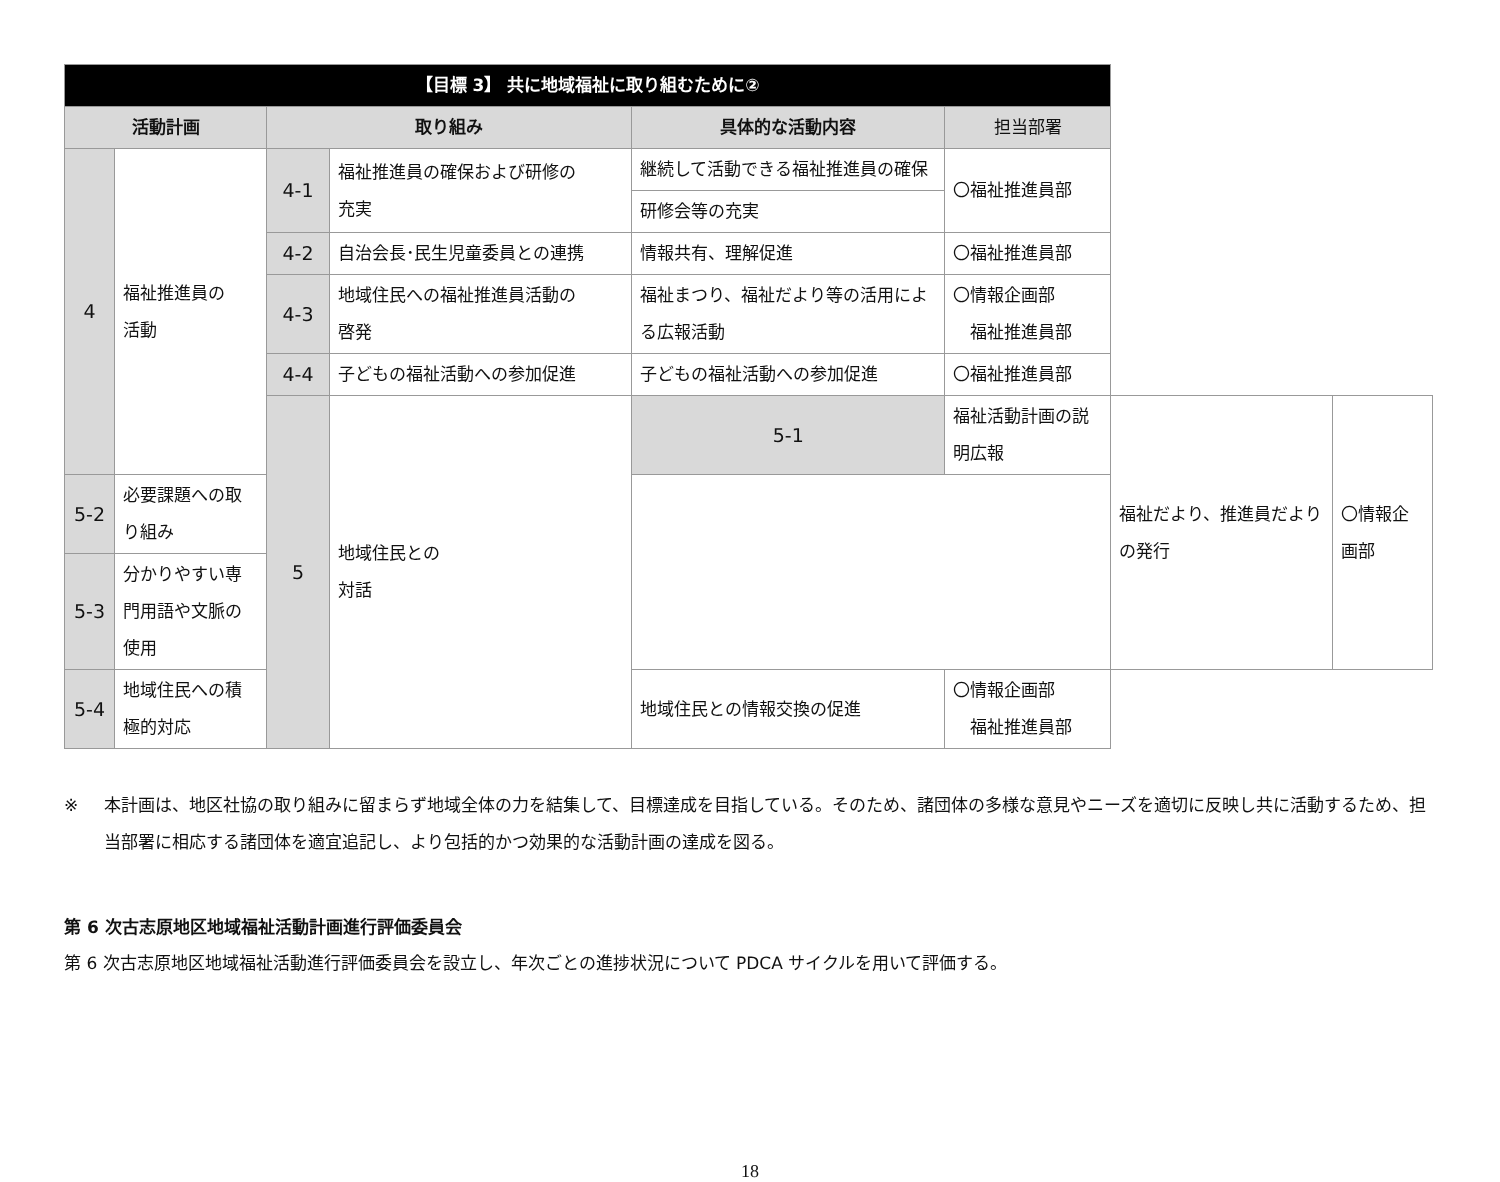| 【目標 3】 共に地域福祉に取り組むために② | | | | | | | |
| 活動計画 | | 取り組み | | 具体的な活動内容 | 担当部署 | | |
| 4 | 福祉推進員の 活動 | 4-1 | 福祉推進員の確保および研修の 充実 | 継続して活動できる福祉推進員の確保 | 〇福祉推進員部 | | |
| | | | | 研修会等の充実 | | | |
| | | 4-2 | 自治会長･民生児童委員との連携 | 情報共有、理解促進 | 〇福祉推進員部 | | |
| | | 4-3 | 地域住民への福祉推進員活動の 啓発 | 福祉まつり、福祉だより等の活用による広報活動 | 〇情報企画部 福祉推進員部 | | |
| | | 4-4 | 子どもの福祉活動への参加促進 | 子どもの福祉活動への参加促進 | 〇福祉推進員部 | | |
| | | 5 | 地域住民との 対話 | 5-1 | 福祉活動計画の説明広報 | 福祉だより、推進員だよりの発行 | 〇情報企画部 |
| 5-2 | 必要課題への取り組み | | | | | | |
| 5-3 | 分かりやすい専門用語や文脈の 使用 | | | | | | |
| 5-4 | 地域住民への積極的対応 | | | 地域住民との情報交換の促進 | 〇情報企画部 福祉推進員部 | | |
※ 本計画は、地区社協の取り組みに留まらず地域全体の力を結集して、目標達成を目指している。そのため、諸団体の多様な意見やニーズを適切に反映し共に活動するため、担当部署に相応する諸団体を適宜追記し、より包括的かつ効果的な活動計画の達成を図る。
第 6 次古志原地区地域福祉活動計画進行評価委員会
第 6 次古志原地区地域福祉活動進行評価委員会を設立し、年次ごとの進捗状況について PDCA サイクルを用いて評価する。
18